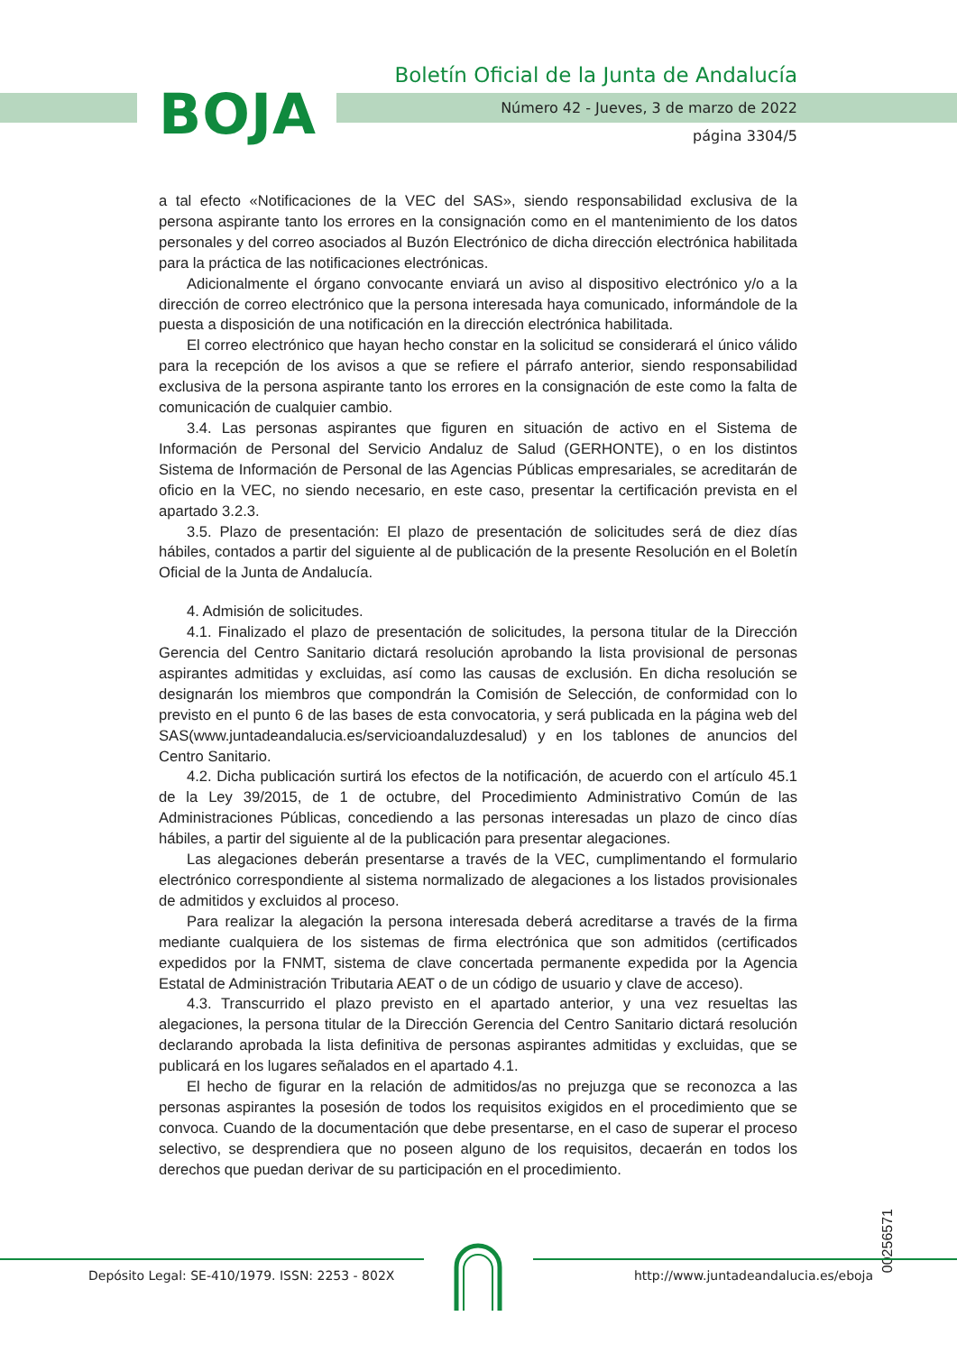BOJA
Boletín Oficial de la Junta de Andalucía
Número 42 - Jueves, 3 de marzo de 2022
página 3304/5
a tal efecto «Notificaciones de la VEC del SAS», siendo responsabilidad exclusiva de la persona aspirante tanto los errores en la consignación como en el mantenimiento de los datos personales y del correo asociados al Buzón Electrónico de dicha dirección electrónica habilitada para la práctica de las notificaciones electrónicas.
Adicionalmente el órgano convocante enviará un aviso al dispositivo electrónico y/o a la dirección de correo electrónico que la persona interesada haya comunicado, informándole de la puesta a disposición de una notificación en la dirección electrónica habilitada.
El correo electrónico que hayan hecho constar en la solicitud se considerará el único válido para la recepción de los avisos a que se refiere el párrafo anterior, siendo responsabilidad exclusiva de la persona aspirante tanto los errores en la consignación de este como la falta de comunicación de cualquier cambio.
3.4. Las personas aspirantes que figuren en situación de activo en el Sistema de Información de Personal del Servicio Andaluz de Salud (GERHONTE), o en los distintos Sistema de Información de Personal de las Agencias Públicas empresariales, se acreditarán de oficio en la VEC, no siendo necesario, en este caso, presentar la certificación prevista en el apartado 3.2.3.
3.5. Plazo de presentación: El plazo de presentación de solicitudes será de diez días hábiles, contados a partir del siguiente al de publicación de la presente Resolución en el Boletín Oficial de la Junta de Andalucía.
4. Admisión de solicitudes.
4.1. Finalizado el plazo de presentación de solicitudes, la persona titular de la Dirección Gerencia del Centro Sanitario dictará resolución aprobando la lista provisional de personas aspirantes admitidas y excluidas, así como las causas de exclusión. En dicha resolución se designarán los miembros que compondrán la Comisión de Selección, de conformidad con lo previsto en el punto 6 de las bases de esta convocatoria, y será publicada en la página web del SAS(www.juntadeandalucia.es/servicioandaluzdesalud) y en los tablones de anuncios del Centro Sanitario.
4.2. Dicha publicación surtirá los efectos de la notificación, de acuerdo con el artículo 45.1 de la Ley 39/2015, de 1 de octubre, del Procedimiento Administrativo Común de las Administraciones Públicas, concediendo a las personas interesadas un plazo de cinco días hábiles, a partir del siguiente al de la publicación para presentar alegaciones.
Las alegaciones deberán presentarse a través de la VEC, cumplimentando el formulario electrónico correspondiente al sistema normalizado de alegaciones a los listados provisionales de admitidos y excluidos al proceso.
Para realizar la alegación la persona interesada deberá acreditarse a través de la firma mediante cualquiera de los sistemas de firma electrónica que son admitidos (certificados expedidos por la FNMT, sistema de clave concertada permanente expedida por la Agencia Estatal de Administración Tributaria AEAT o de un código de usuario y clave de acceso).
4.3. Transcurrido el plazo previsto en el apartado anterior, y una vez resueltas las alegaciones, la persona titular de la Dirección Gerencia del Centro Sanitario dictará resolución declarando aprobada la lista definitiva de personas aspirantes admitidas y excluidas, que se publicará en los lugares señalados en el apartado 4.1.
El hecho de figurar en la relación de admitidos/as no prejuzga que se reconozca a las personas aspirantes la posesión de todos los requisitos exigidos en el procedimiento que se convoca. Cuando de la documentación que debe presentarse, en el caso de superar el proceso selectivo, se desprendiera que no poseen alguno de los requisitos, decaerán en todos los derechos que puedan derivar de su participación en el procedimiento.
00256571
Depósito Legal: SE-410/1979. ISSN: 2253 - 802X
http://www.juntadeandalucia.es/eboja